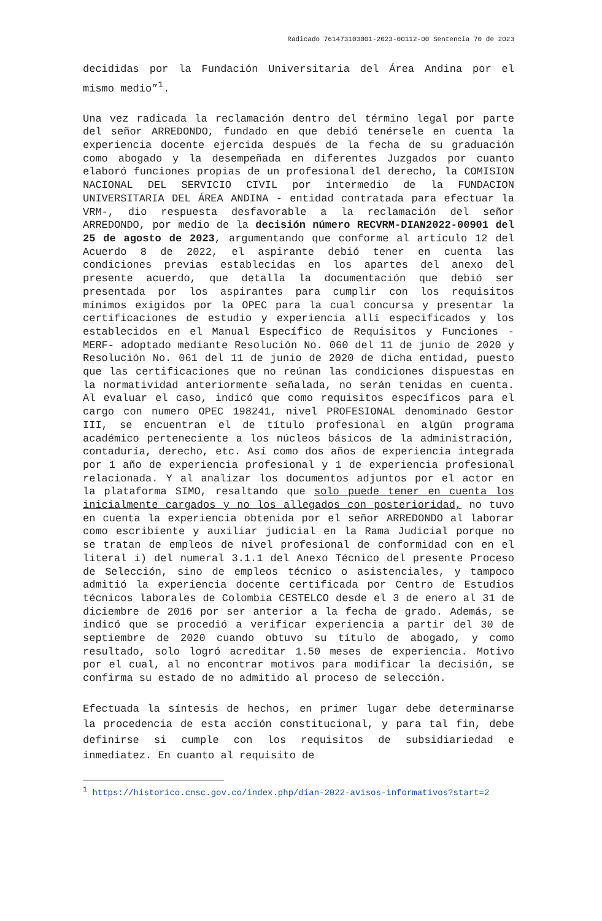Radicado 761473103001-2023-00112-00 Sentencia 70 de 2023
decididas por la Fundación Universitaria del Área Andina por el mismo medio”<sup>1</sup>.
Una vez radicada la reclamación dentro del término legal por parte del señor ARREDONDO, fundado en que debió tenérsele en cuenta la experiencia docente ejercida después de la fecha de su graduación como abogado y la desempeñada en diferentes Juzgados por cuanto elaboró funciones propias de un profesional del derecho, la COMISION NACIONAL DEL SERVICIO CIVIL por intermedio de la FUNDACION UNIVERSITARIA DEL ÁREA ANDINA - entidad contratada para efectuar la VRM-, dio respuesta desfavorable a la reclamación del señor ARREDONDO, por medio de la decisión número RECVRM-DIAN2022-00901 del 25 de agosto de 2023, argumentando que conforme al artículo 12 del Acuerdo 8 de 2022, el aspirante debió tener en cuenta las condiciones previas establecidas en los apartes del anexo del presente acuerdo, que detalla la documentación que debió ser presentada por los aspirantes para cumplir con los requisitos mínimos exigidos por la OPEC para la cual concursa y presentar la certificaciones de estudio y experiencia allí especificados y los establecidos en el Manual Específico de Requisitos y Funciones -MERF- adoptado mediante Resolución No. 060 del 11 de junio de 2020 y Resolución No. 061 del 11 de junio de 2020 de dicha entidad, puesto que las certificaciones que no reúnan las condiciones dispuestas en la normatividad anteriormente señalada, no serán tenidas en cuenta. Al evaluar el caso, indicó que como requisitos específicos para el cargo con numero OPEC 198241, nivel PROFESIONAL denominado Gestor III, se encuentran el de título profesional en algún programa académico perteneciente a los núcleos básicos de la administración, contaduría, derecho, etc. Así como dos años de experiencia integrada por 1 año de experiencia profesional y 1 de experiencia profesional relacionada. Y al analizar los documentos adjuntos por el actor en la plataforma SIMO, resaltando que solo puede tener en cuenta los inicialmente cargados y no los allegados con posterioridad, no tuvo en cuenta la experiencia obtenida por el señor ARREDONDO al laborar como escribiente y auxiliar judicial en la Rama Judicial porque no se tratan de empleos de nivel profesional de conformidad con en el literal i) del numeral 3.1.1 del Anexo Técnico del presente Proceso de Selección, sino de empleos técnico o asistenciales, y tampoco admitió la experiencia docente certificada por Centro de Estudios técnicos laborales de Colombia CESTELCO desde el 3 de enero al 31 de diciembre de 2016 por ser anterior a la fecha de grado. Además, se indicó que se procedió a verificar experiencia a partir del 30 de septiembre de 2020 cuando obtuvo su título de abogado, y como resultado, solo logró acreditar 1.50 meses de experiencia. Motivo por el cual, al no encontrar motivos para modificar la decisión, se confirma su estado de no admitido al proceso de selección.
Efectuada la síntesis de hechos, en primer lugar debe determinarse la procedencia de esta acción constitucional, y para tal fin, debe definirse si cumple con los requisitos de subsidiariedad e inmediatez. En cuanto al requisito de
<sup>1</sup> https://historico.cnsc.gov.co/index.php/dian-2022-avisos-informativos?start=2